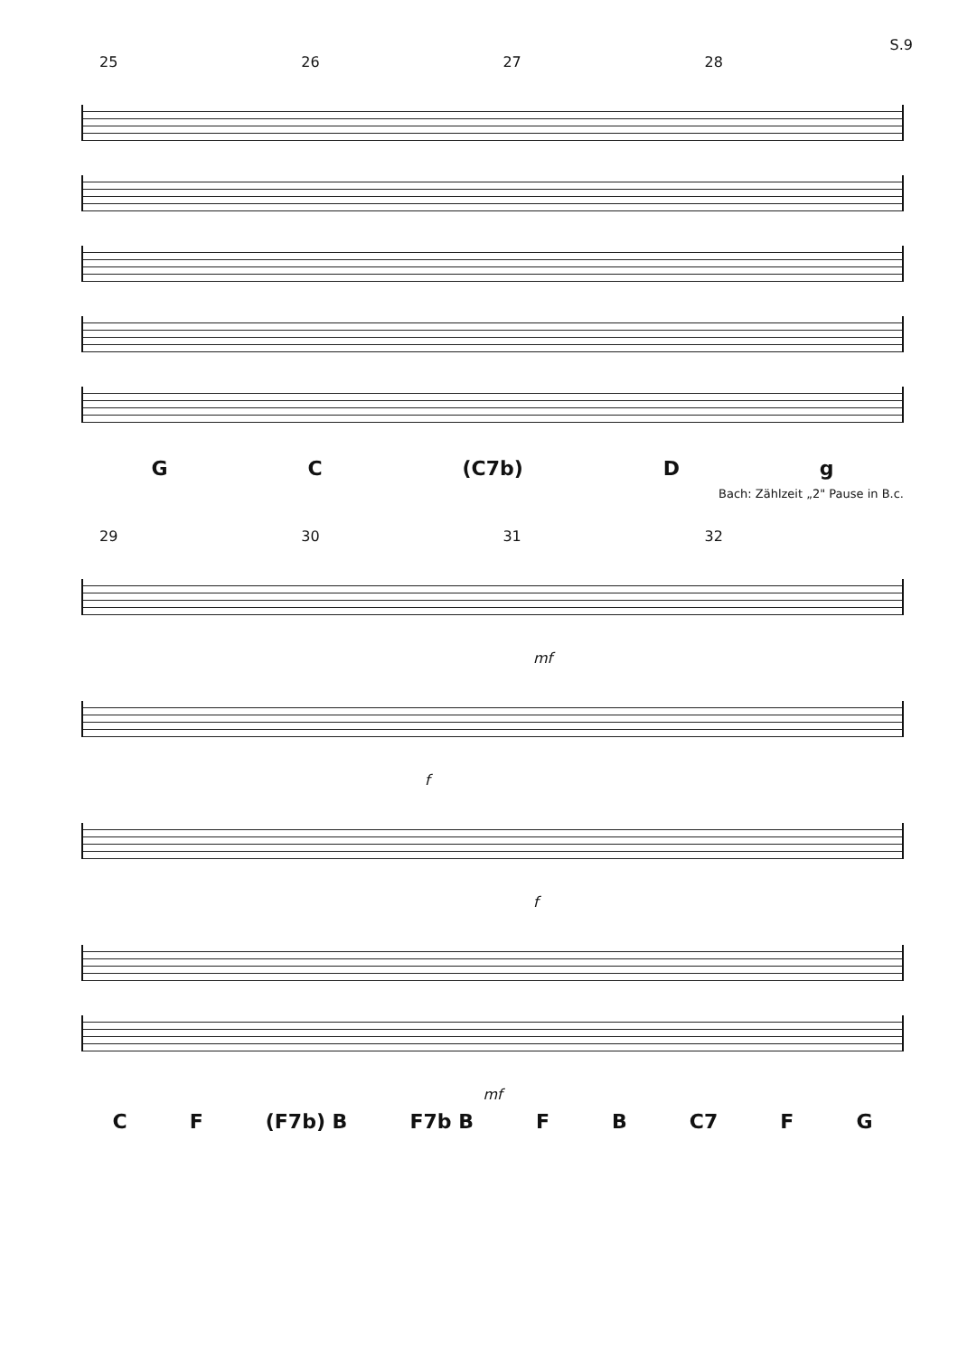S.9
25 26 27 28
G C (C7b) D g
Bach: Zählzeit „2" Pause in B.c.
29 30 31 32
mf
f
f
mf
C F (F7b) B F7b B F B C7 F G